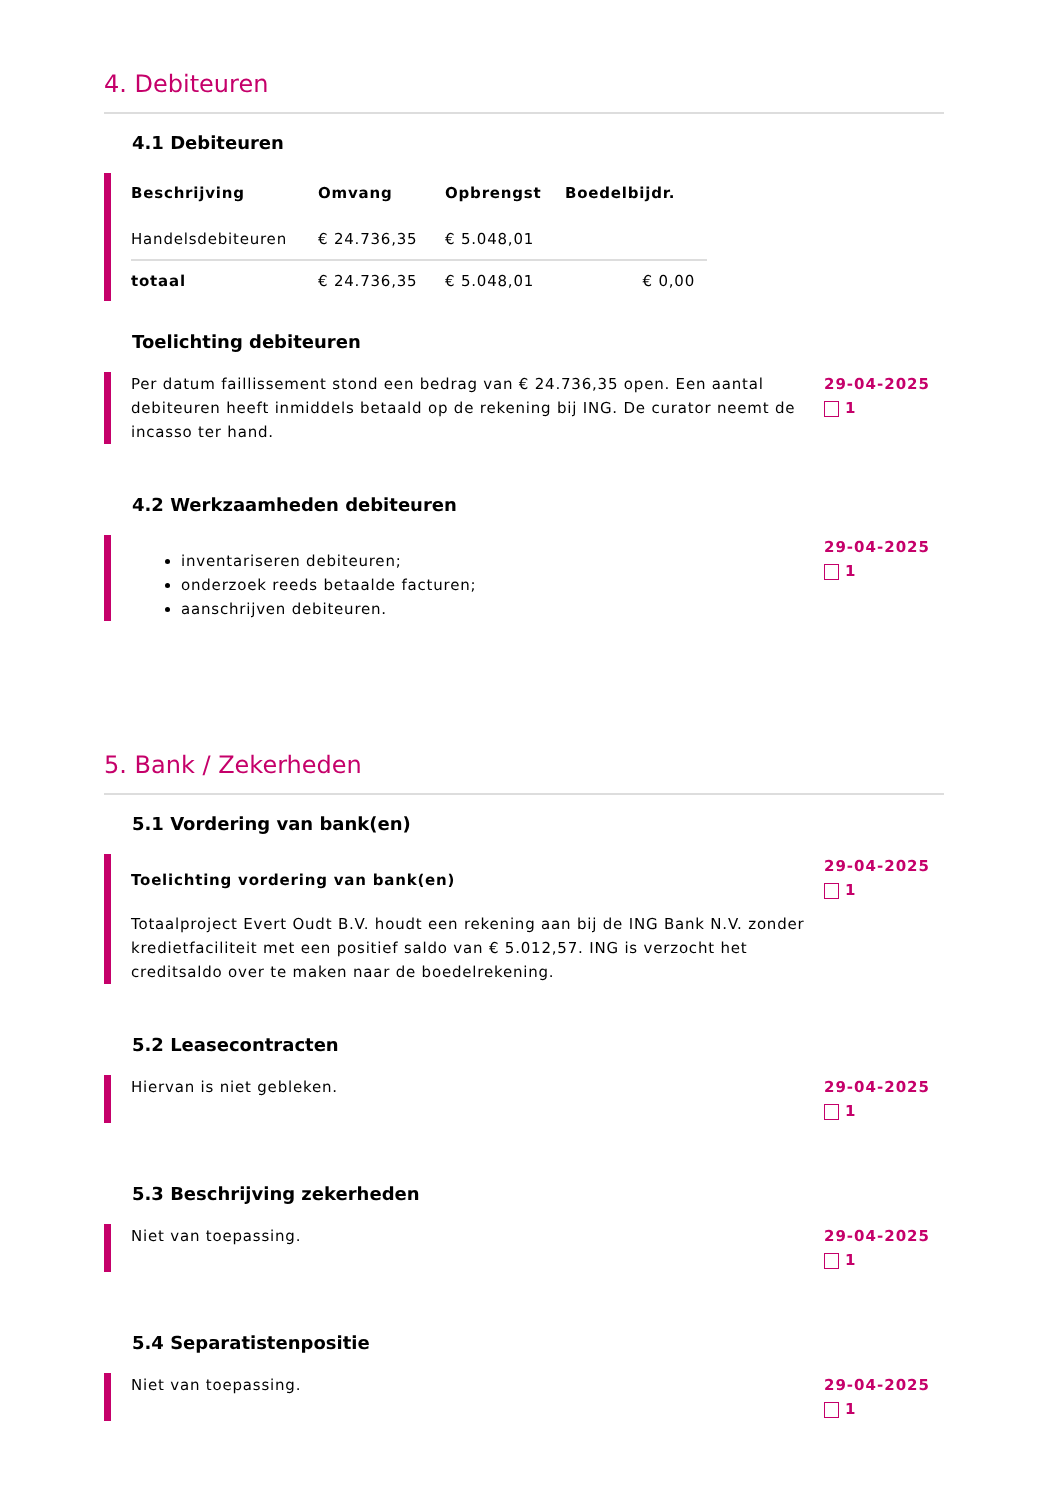4. Debiteuren
4.1 Debiteuren
| Beschrijving | Omvang | Opbrengst | Boedelbijdr. |
| --- | --- | --- | --- |
| Handelsdebiteuren | € 24.736,35 | € 5.048,01 | |
| totaal | € 24.736,35 | € 5.048,01 | € 0,00 |
Toelichting debiteuren
Per datum faillissement stond een bedrag van € 24.736,35 open. Een aantal debiteuren heeft inmiddels betaald op de rekening bij ING. De curator neemt de incasso ter hand.
29-04-2025
1
4.2 Werkzaamheden debiteuren
inventariseren debiteuren;
onderzoek reeds betaalde facturen;
aanschrijven debiteuren.
29-04-2025
1
5. Bank / Zekerheden
5.1 Vordering van bank(en)
Toelichting vordering van bank(en)
Totaalproject Evert Oudt B.V. houdt een rekening aan bij de ING Bank N.V. zonder kredietfaciliteit met een positief saldo van € 5.012,57. ING is verzocht het creditsaldo over te maken naar de boedelrekening.
29-04-2025
1
5.2 Leasecontracten
Hiervan is niet gebleken. 29-04-2025
1
5.3 Beschrijving zekerheden
Niet van toepassing. 29-04-2025
1
5.4 Separatistenpositie
Niet van toepassing. 29-04-2025
1